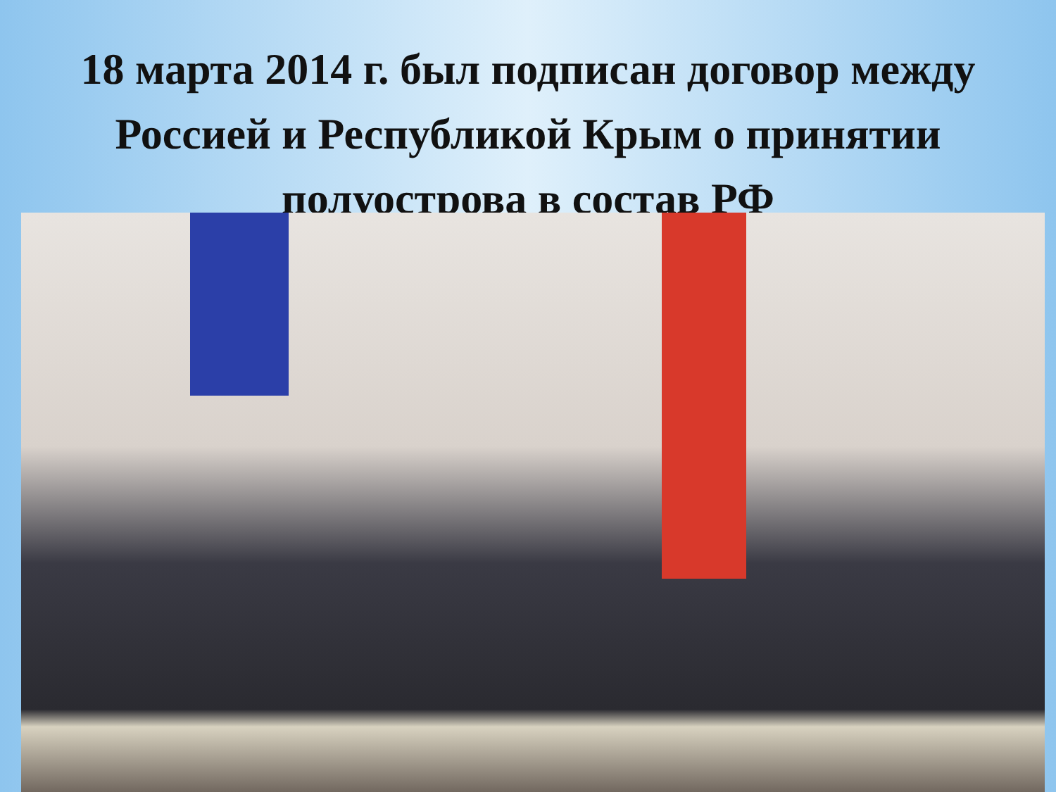18 марта 2014 г. был подписан договор между Россией и Республикой Крым о принятии полуострова в состав РФ